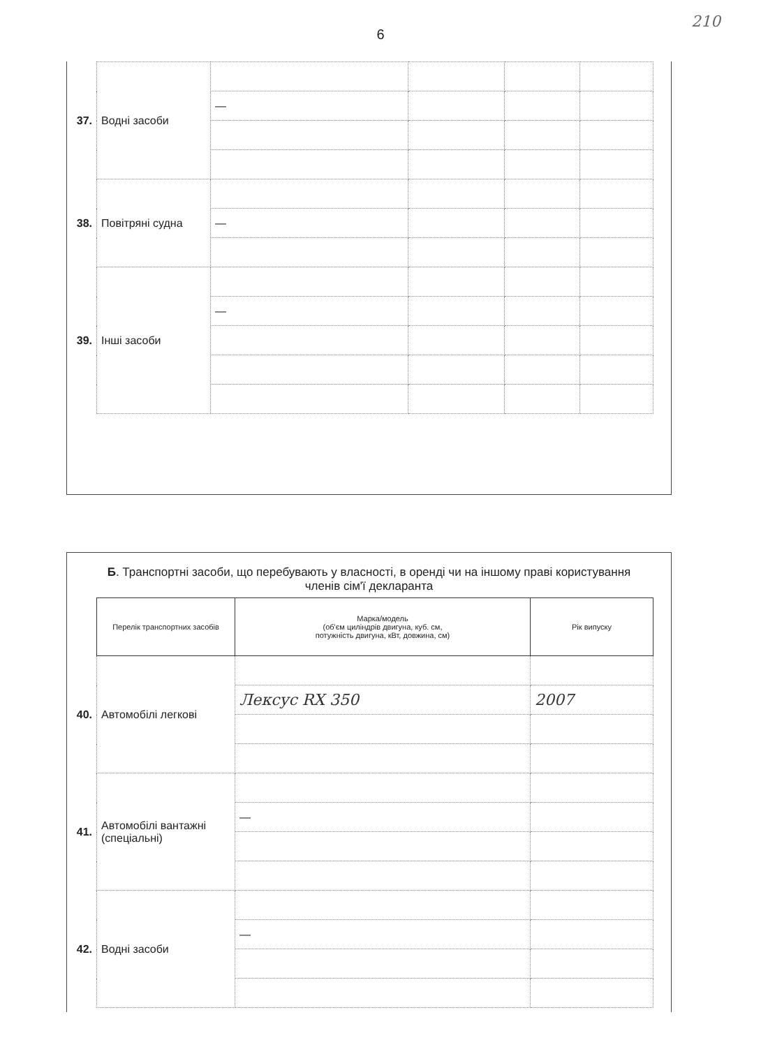6
210
| 37. | Водні засоби | | | | |
| | | — | | | |
| 38. | Повітряні судна | | | | |
| | | — | | | |
| 39. | Інші засоби | | | | |
| | | — | | | |
Б. Транспортні засоби, що перебувають у власності, в оренді чи на іншому праві користування членів сім'ї декларанта
| | Перелік транспортних засобів | Марка/модель (об'єм циліндрів двигуна, куб. см, потужність двигуна, кВт, довжина, см) | Рік випуску |
| 40. | Автомобілі легкові | | |
| | | Лексус RX 350 | 2007 |
| 41. | Автомобілі вантажні (спеціальні) | | |
| | | — | |
| 42. | Водні засоби | | |
| | | — | |